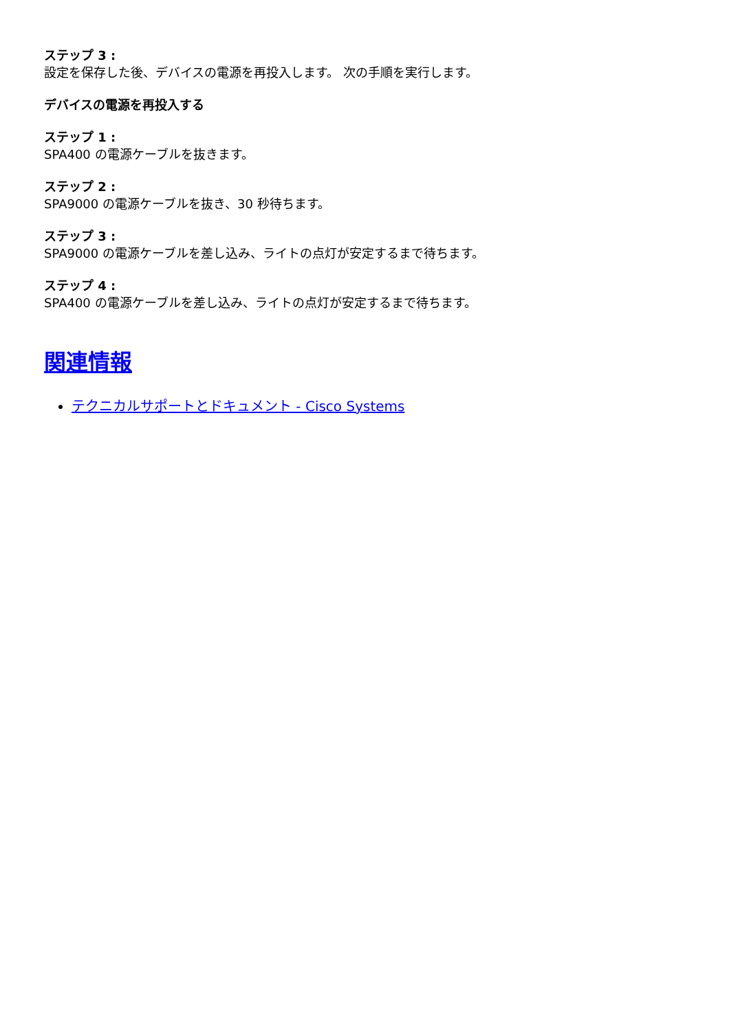ステップ 3 :
設定を保存した後、デバイスの電源を再投入します。 次の手順を実行します。
デバイスの電源を再投入する
ステップ 1 :
SPA400 の電源ケーブルを抜きます。
ステップ 2 :
SPA9000 の電源ケーブルを抜き、30 秒待ちます。
ステップ 3 :
SPA9000 の電源ケーブルを差し込み、ライトの点灯が安定するまで待ちます。
ステップ 4 :
SPA400 の電源ケーブルを差し込み、ライトの点灯が安定するまで待ちます。
関連情報
テクニカルサポートとドキュメント - Cisco Systems